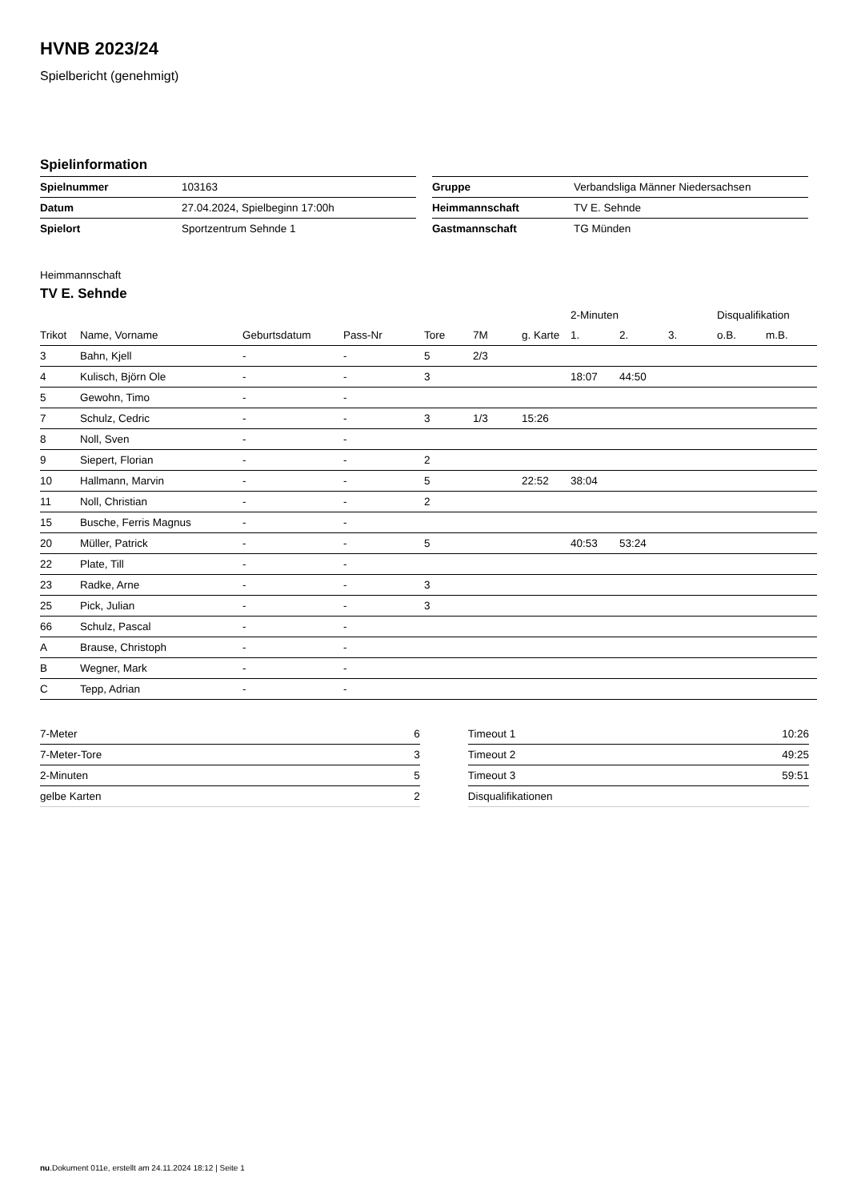HVNB 2023/24
Spielbericht (genehmigt)
Spielinformation
| Spielnummer | 103163 |
| Datum | 27.04.2024, Spielbeginn 17:00h |
| Spielort | Sportzentrum Sehnde 1 |
| Gruppe | Verbandsliga Männer Niedersachsen |
| Heimmannschaft | TV E. Sehnde |
| Gastmannschaft | TG Münden |
Heimmannschaft
TV E. Sehnde
| | | | | | | | 2-Minuten | | | Disqualifikation | |
| --- | --- | --- | --- | --- | --- | --- | --- | --- | --- | --- | --- |
| Trikot | Name, Vorname | Geburtsdatum | Pass-Nr | Tore | 7M | g. Karte | 1. | 2. | 3. | o.B. | m.B. |
| 3 | Bahn, Kjell | - | - | 5 | 2/3 | | | | | | |
| 4 | Kulisch, Björn Ole | - | - | 3 | | | 18:07 | 44:50 | | | |
| 5 | Gewohn, Timo | - | - | | | | | | | | |
| 7 | Schulz, Cedric | - | - | 3 | 1/3 | 15:26 | | | | | |
| 8 | Noll, Sven | - | - | | | | | | | | |
| 9 | Siepert, Florian | - | - | 2 | | | | | | | |
| 10 | Hallmann, Marvin | - | - | 5 | | 22:52 | 38:04 | | | | |
| 11 | Noll, Christian | - | - | 2 | | | | | | | |
| 15 | Busche, Ferris Magnus | - | - | | | | | | | | |
| 20 | Müller, Patrick | - | - | 5 | | | 40:53 | 53:24 | | | |
| 22 | Plate, Till | - | - | | | | | | | | |
| 23 | Radke, Arne | - | - | 3 | | | | | | | |
| 25 | Pick, Julian | - | - | 3 | | | | | | | |
| 66 | Schulz, Pascal | - | - | | | | | | | | |
| A | Brause, Christoph | - | - | | | | | | | | |
| B | Wegner, Mark | - | - | | | | | | | | |
| C | Tepp, Adrian | - | - | | | | | | | | |
| 7-Meter | 6 |
| 7-Meter-Tore | 3 |
| 2-Minuten | 5 |
| gelbe Karten | 2 |
| Timeout 1 | 10:26 |
| Timeout 2 | 49:25 |
| Timeout 3 | 59:51 |
| Disqualifikationen | |
nu.Dokument 011e, erstellt am 24.11.2024 18:12 | Seite 1